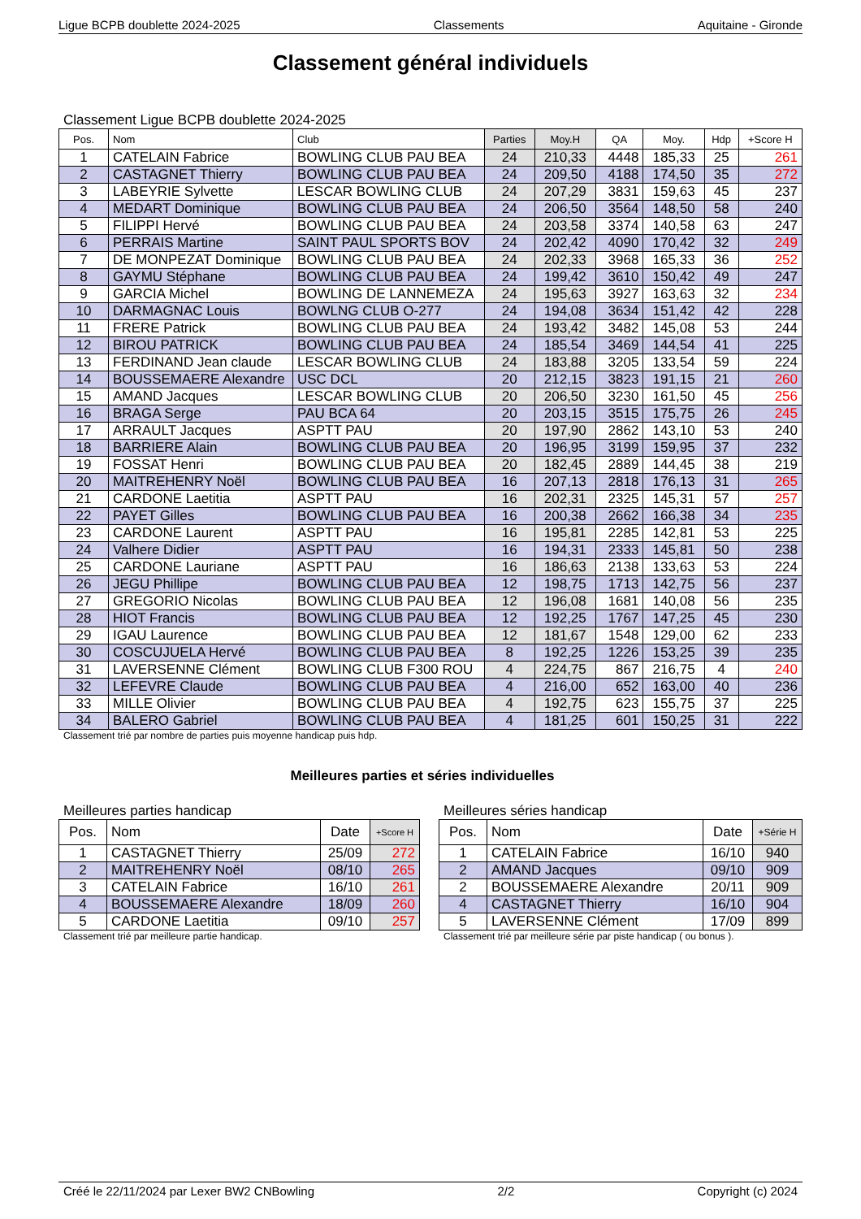Ligue BCPB doublette 2024-2025 Classements Aquitaine - Gironde
Classement général individuels
Classement Ligue BCPB doublette 2024-2025
| Pos. | Nom | Club | Parties | Moy.H | QA | Moy. | Hdp | +Score H |
| --- | --- | --- | --- | --- | --- | --- | --- | --- |
| 1 | CATELAIN Fabrice | BOWLING CLUB PAU BEA | 24 | 210,33 | 4448 | 185,33 | 25 | 261 |
| 2 | CASTAGNET Thierry | BOWLING CLUB PAU BEA | 24 | 209,50 | 4188 | 174,50 | 35 | 272 |
| 3 | LABEYRIE Sylvette | LESCAR BOWLING CLUB | 24 | 207,29 | 3831 | 159,63 | 45 | 237 |
| 4 | MEDART Dominique | BOWLING CLUB PAU BEA | 24 | 206,50 | 3564 | 148,50 | 58 | 240 |
| 5 | FILIPPI Hervé | BOWLING CLUB PAU BEA | 24 | 203,58 | 3374 | 140,58 | 63 | 247 |
| 6 | PERRAIS Martine | SAINT PAUL SPORTS BOV | 24 | 202,42 | 4090 | 170,42 | 32 | 249 |
| 7 | DE MONPEZAT Dominique | BOWLING CLUB PAU BEA | 24 | 202,33 | 3968 | 165,33 | 36 | 252 |
| 8 | GAYMU Stéphane | BOWLING CLUB PAU BEA | 24 | 199,42 | 3610 | 150,42 | 49 | 247 |
| 9 | GARCIA Michel | BOWLING DE LANNEMEZA | 24 | 195,63 | 3927 | 163,63 | 32 | 234 |
| 10 | DARMAGNAC Louis | BOWLNG CLUB O-277 | 24 | 194,08 | 3634 | 151,42 | 42 | 228 |
| 11 | FRERE Patrick | BOWLING CLUB PAU BEA | 24 | 193,42 | 3482 | 145,08 | 53 | 244 |
| 12 | BIROU PATRICK | BOWLING CLUB PAU BEA | 24 | 185,54 | 3469 | 144,54 | 41 | 225 |
| 13 | FERDINAND Jean claude | LESCAR BOWLING CLUB | 24 | 183,88 | 3205 | 133,54 | 59 | 224 |
| 14 | BOUSSEMAERE Alexandre | USC DCL | 20 | 212,15 | 3823 | 191,15 | 21 | 260 |
| 15 | AMAND Jacques | LESCAR BOWLING CLUB | 20 | 206,50 | 3230 | 161,50 | 45 | 256 |
| 16 | BRAGA Serge | PAU BCA 64 | 20 | 203,15 | 3515 | 175,75 | 26 | 245 |
| 17 | ARRAULT Jacques | ASPTT PAU | 20 | 197,90 | 2862 | 143,10 | 53 | 240 |
| 18 | BARRIERE Alain | BOWLING CLUB PAU BEA | 20 | 196,95 | 3199 | 159,95 | 37 | 232 |
| 19 | FOSSAT Henri | BOWLING CLUB PAU BEA | 20 | 182,45 | 2889 | 144,45 | 38 | 219 |
| 20 | MAITREHENRY Noël | BOWLING CLUB PAU BEA | 16 | 207,13 | 2818 | 176,13 | 31 | 265 |
| 21 | CARDONE Laetitia | ASPTT PAU | 16 | 202,31 | 2325 | 145,31 | 57 | 257 |
| 22 | PAYET Gilles | BOWLING CLUB PAU BEA | 16 | 200,38 | 2662 | 166,38 | 34 | 235 |
| 23 | CARDONE Laurent | ASPTT PAU | 16 | 195,81 | 2285 | 142,81 | 53 | 225 |
| 24 | Valhere Didier | ASPTT PAU | 16 | 194,31 | 2333 | 145,81 | 50 | 238 |
| 25 | CARDONE Lauriane | ASPTT PAU | 16 | 186,63 | 2138 | 133,63 | 53 | 224 |
| 26 | JEGU Phillipe | BOWLING CLUB PAU BEA | 12 | 198,75 | 1713 | 142,75 | 56 | 237 |
| 27 | GREGORIO Nicolas | BOWLING CLUB PAU BEA | 12 | 196,08 | 1681 | 140,08 | 56 | 235 |
| 28 | HIOT Francis | BOWLING CLUB PAU BEA | 12 | 192,25 | 1767 | 147,25 | 45 | 230 |
| 29 | IGAU Laurence | BOWLING CLUB PAU BEA | 12 | 181,67 | 1548 | 129,00 | 62 | 233 |
| 30 | COSCUJUELA Hervé | BOWLING CLUB PAU BEA | 8 | 192,25 | 1226 | 153,25 | 39 | 235 |
| 31 | LAVERSENNE Clément | BOWLING CLUB F300 ROU | 4 | 224,75 | 867 | 216,75 | 4 | 240 |
| 32 | LEFEVRE Claude | BOWLING CLUB PAU BEA | 4 | 216,00 | 652 | 163,00 | 40 | 236 |
| 33 | MILLE Olivier | BOWLING CLUB PAU BEA | 4 | 192,75 | 623 | 155,75 | 37 | 225 |
| 34 | BALERO Gabriel | BOWLING CLUB PAU BEA | 4 | 181,25 | 601 | 150,25 | 31 | 222 |
Classement trié par nombre de parties puis moyenne handicap puis hdp.
Meilleures parties et séries individuelles
Meilleures parties handicap
| Pos. | Nom | Date | +Score H |
| --- | --- | --- | --- |
| 1 | CASTAGNET Thierry | 25/09 | 272 |
| 2 | MAITREHENRY Noël | 08/10 | 265 |
| 3 | CATELAIN Fabrice | 16/10 | 261 |
| 4 | BOUSSEMAERE Alexandre | 18/09 | 260 |
| 5 | CARDONE Laetitia | 09/10 | 257 |
Classement trié par meilleure partie handicap.
Meilleures séries handicap
| Pos. | Nom | Date | +Série H |
| --- | --- | --- | --- |
| 1 | CATELAIN Fabrice | 16/10 | 940 |
| 2 | AMAND Jacques | 09/10 | 909 |
| 2 | BOUSSEMAERE Alexandre | 20/11 | 909 |
| 4 | CASTAGNET Thierry | 16/10 | 904 |
| 5 | LAVERSENNE Clément | 17/09 | 899 |
Classement trié par meilleure série par piste handicap ( ou bonus ).
Créé le 22/11/2024 par Lexer BW2 CNBowling 2/2 Copyright (c) 2024